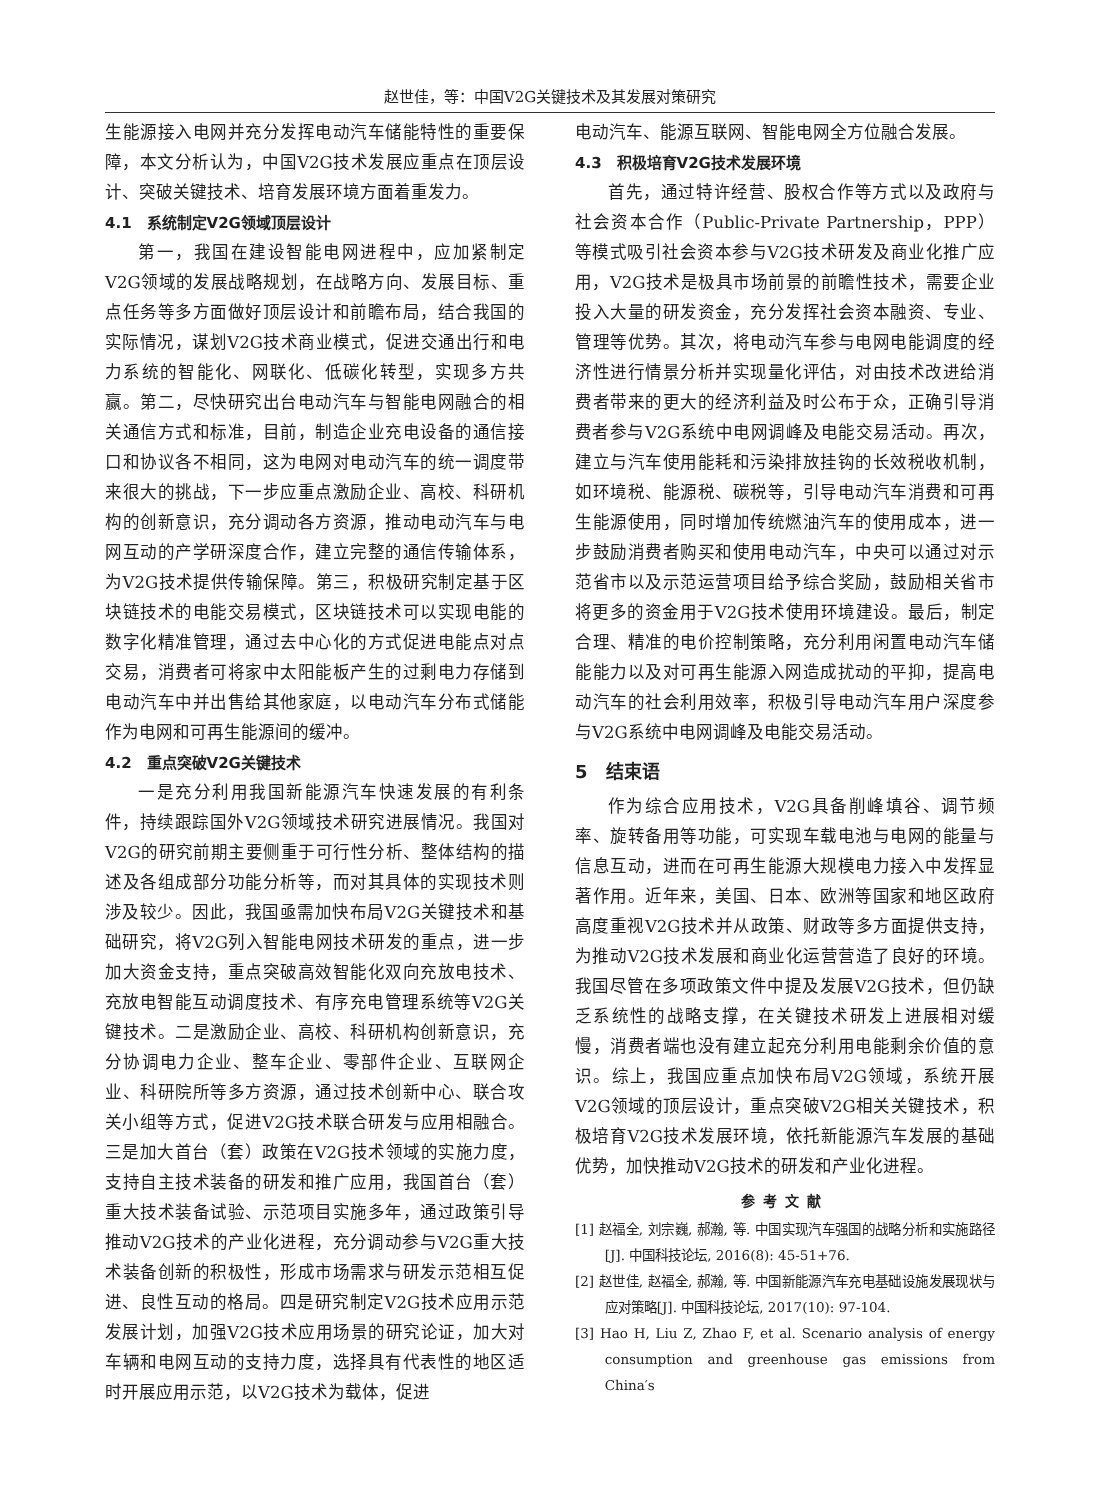赵世佳，等：中国V2G关键技术及其发展对策研究
生能源接入电网并充分发挥电动汽车储能特性的重要保障，本文分析认为，中国V2G技术发展应重点在顶层设计、突破关键技术、培育发展环境方面着重发力。
4.1　系统制定V2G领域顶层设计
第一，我国在建设智能电网进程中，应加紧制定V2G领域的发展战略规划，在战略方向、发展目标、重点任务等多方面做好顶层设计和前瞻布局，结合我国的实际情况，谋划V2G技术商业模式，促进交通出行和电力系统的智能化、网联化、低碳化转型，实现多方共赢。第二，尽快研究出台电动汽车与智能电网融合的相关通信方式和标准，目前，制造企业充电设备的通信接口和协议各不相同，这为电网对电动汽车的统一调度带来很大的挑战，下一步应重点激励企业、高校、科研机构的创新意识，充分调动各方资源，推动电动汽车与电网互动的产学研深度合作，建立完整的通信传输体系，为V2G技术提供传输保障。第三，积极研究制定基于区块链技术的电能交易模式，区块链技术可以实现电能的数字化精准管理，通过去中心化的方式促进电能点对点交易，消费者可将家中太阳能板产生的过剩电力存储到电动汽车中并出售给其他家庭，以电动汽车分布式储能作为电网和可再生能源间的缓冲。
4.2　重点突破V2G关键技术
一是充分利用我国新能源汽车快速发展的有利条件，持续跟踪国外V2G领域技术研究进展情况。我国对V2G的研究前期主要侧重于可行性分析、整体结构的描述及各组成部分功能分析等，而对其具体的实现技术则涉及较少。因此，我国亟需加快布局V2G关键技术和基础研究，将V2G列入智能电网技术研发的重点，进一步加大资金支持，重点突破高效智能化双向充放电技术、充放电智能互动调度技术、有序充电管理系统等V2G关键技术。二是激励企业、高校、科研机构创新意识，充分协调电力企业、整车企业、零部件企业、互联网企业、科研院所等多方资源，通过技术创新中心、联合攻关小组等方式，促进V2G技术联合研发与应用相融合。三是加大首台（套）政策在V2G技术领域的实施力度，支持自主技术装备的研发和推广应用，我国首台（套）重大技术装备试验、示范项目实施多年，通过政策引导推动V2G技术的产业化进程，充分调动参与V2G重大技术装备创新的积极性，形成市场需求与研发示范相互促进、良性互动的格局。四是研究制定V2G技术应用示范发展计划，加强V2G技术应用场景的研究论证，加大对车辆和电网互动的支持力度，选择具有代表性的地区适时开展应用示范，以V2G技术为载体，促进
电动汽车、能源互联网、智能电网全方位融合发展。
4.3　积极培育V2G技术发展环境
首先，通过特许经营、股权合作等方式以及政府与社会资本合作（Public-Private Partnership，PPP）等模式吸引社会资本参与V2G技术研发及商业化推广应用，V2G技术是极具市场前景的前瞻性技术，需要企业投入大量的研发资金，充分发挥社会资本融资、专业、管理等优势。其次，将电动汽车参与电网电能调度的经济性进行情景分析并实现量化评估，对由技术改进给消费者带来的更大的经济利益及时公布于众，正确引导消费者参与V2G系统中电网调峰及电能交易活动。再次，建立与汽车使用能耗和污染排放挂钩的长效税收机制，如环境税、能源税、碳税等，引导电动汽车消费和可再生能源使用，同时增加传统燃油汽车的使用成本，进一步鼓励消费者购买和使用电动汽车，中央可以通过对示范省市以及示范运营项目给予综合奖励，鼓励相关省市将更多的资金用于V2G技术使用环境建设。最后，制定合理、精准的电价控制策略，充分利用闲置电动汽车储能能力以及对可再生能源入网造成扰动的平抑，提高电动汽车的社会利用效率，积极引导电动汽车用户深度参与V2G系统中电网调峰及电能交易活动。
5　结束语
作为综合应用技术，V2G具备削峰填谷、调节频率、旋转备用等功能，可实现车载电池与电网的能量与信息互动，进而在可再生能源大规模电力接入中发挥显著作用。近年来，美国、日本、欧洲等国家和地区政府高度重视V2G技术并从政策、财政等多方面提供支持，为推动V2G技术发展和商业化运营营造了良好的环境。我国尽管在多项政策文件中提及发展V2G技术，但仍缺乏系统性的战略支撑，在关键技术研发上进展相对缓慢，消费者端也没有建立起充分利用电能剩余价值的意识。综上，我国应重点加快布局V2G领域，系统开展V2G领域的顶层设计，重点突破V2G相关关键技术，积极培育V2G技术发展环境，依托新能源汽车发展的基础优势，加快推动V2G技术的研发和产业化进程。
参考文献
[1] 赵福全, 刘宗巍, 郝瀚, 等. 中国实现汽车强国的战略分析和实施路径[J]. 中国科技论坛, 2016(8): 45-51+76.
[2] 赵世佳, 赵福全, 郝瀚, 等. 中国新能源汽车充电基础设施发展现状与应对策略[J]. 中国科技论坛, 2017(10): 97-104.
[3] Hao H, Liu Z, Zhao F, et al. Scenario analysis of energy consumption and greenhouse gas emissions from China′s